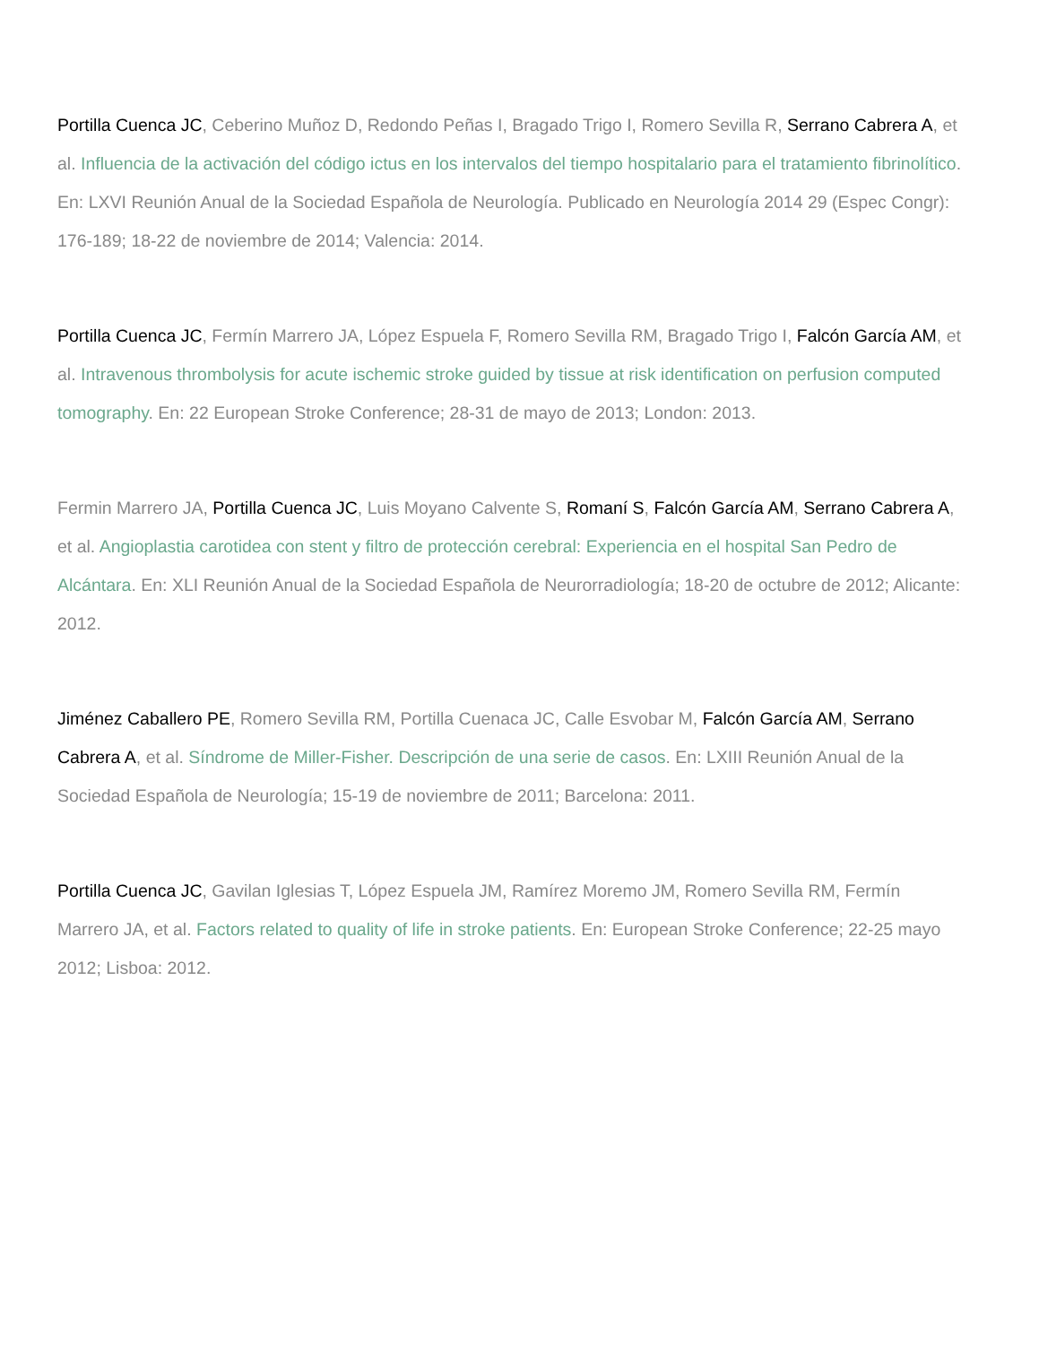Portilla Cuenca JC, Ceberino Muñoz D, Redondo Peñas I, Bragado Trigo I, Romero Sevilla R, Serrano Cabrera A, et al. Influencia de la activación del código ictus en los intervalos del tiempo hospitalario para el tratamiento fibrinolítico. En: LXVI Reunión Anual de la Sociedad Española de Neurología. Publicado en Neurología 2014 29 (Espec Congr): 176-189; 18-22 de noviembre de 2014; Valencia: 2014.
Portilla Cuenca JC, Fermín Marrero JA, López Espuela F, Romero Sevilla RM, Bragado Trigo I, Falcón García AM, et al. Intravenous thrombolysis for acute ischemic stroke guided by tissue at risk identification on perfusion computed tomography. En: 22 European Stroke Conference; 28-31 de mayo de 2013; London: 2013.
Fermin Marrero JA, Portilla Cuenca JC, Luis Moyano Calvente S, Romaní S, Falcón García AM, Serrano Cabrera A, et al. Angioplastia carotidea con stent y filtro de protección cerebral: Experiencia en el hospital San Pedro de Alcántara. En: XLI Reunión Anual de la Sociedad Española de Neurorradiología; 18-20 de octubre de 2012; Alicante: 2012.
Jiménez Caballero PE, Romero Sevilla RM, Portilla Cuenaca JC, Calle Esvobar M, Falcón García AM, Serrano Cabrera A, et al. Síndrome de Miller-Fisher. Descripción de una serie de casos. En: LXIII Reunión Anual de la Sociedad Española de Neurología; 15-19 de noviembre de 2011; Barcelona: 2011.
Portilla Cuenca JC, Gavilan Iglesias T, López Espuela JM, Ramírez Moremo JM, Romero Sevilla RM, Fermín Marrero JA, et al. Factors related to quality of life in stroke patients. En: European Stroke Conference; 22-25 mayo 2012; Lisboa: 2012.